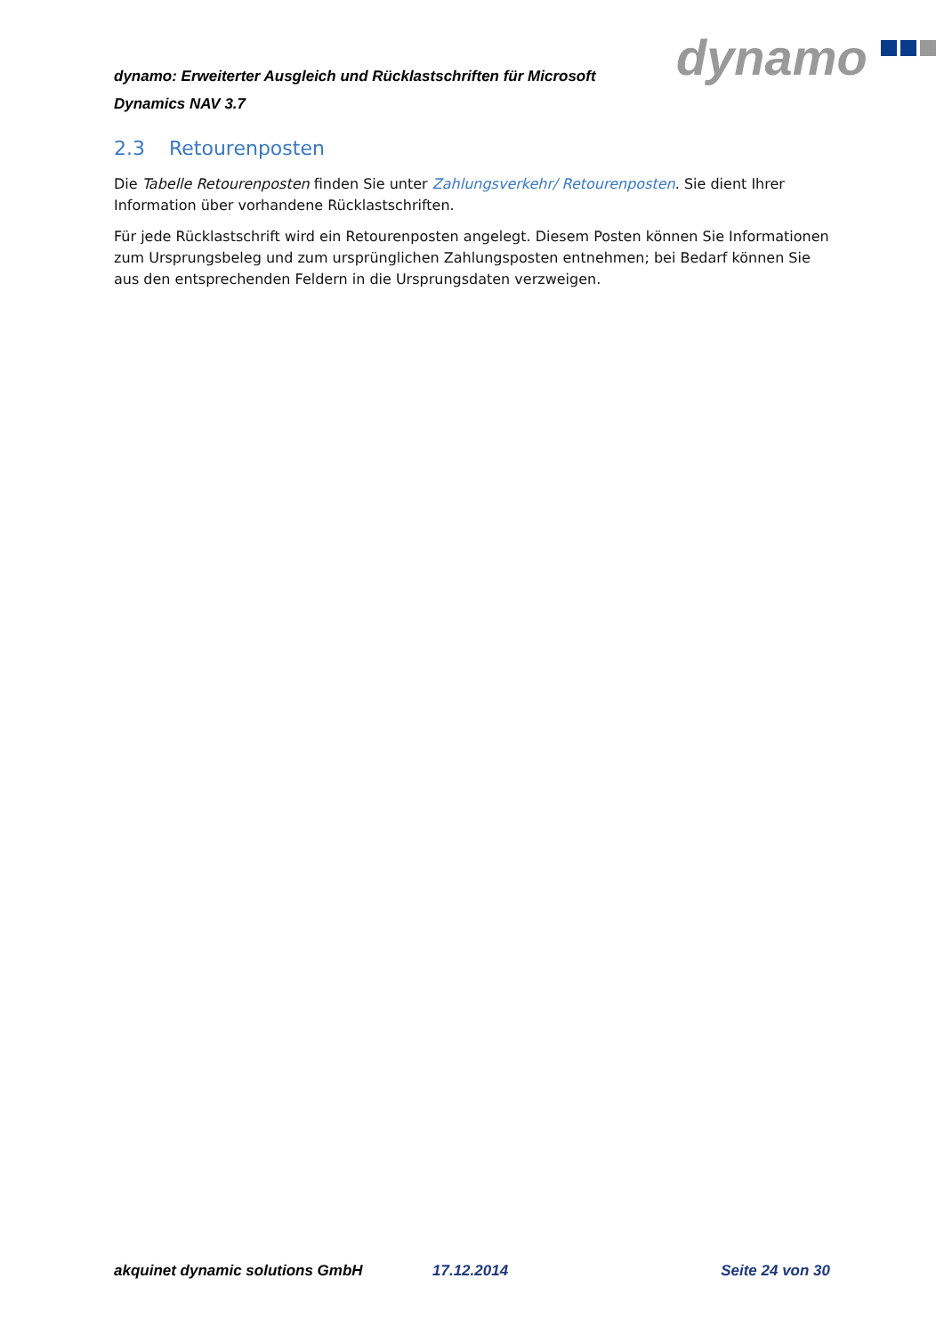dynamo: Erweiterter Ausgleich und Rücklastschriften für Microsoft Dynamics NAV 3.7
dynamo
2.3 Retourenposten
Die Tabelle Retourenposten finden Sie unter Zahlungsverkehr/ Retourenposten. Sie dient Ihrer Information über vorhandene Rücklastschriften.
Für jede Rücklastschrift wird ein Retourenposten angelegt. Diesem Posten können Sie Informationen zum Ursprungsbeleg und zum ursprünglichen Zahlungsposten entnehmen; bei Bedarf können Sie aus den entsprechenden Feldern in die Ursprungsdaten verzweigen.
akquinet dynamic solutions GmbH 17.12.2014 Seite 24 von 30